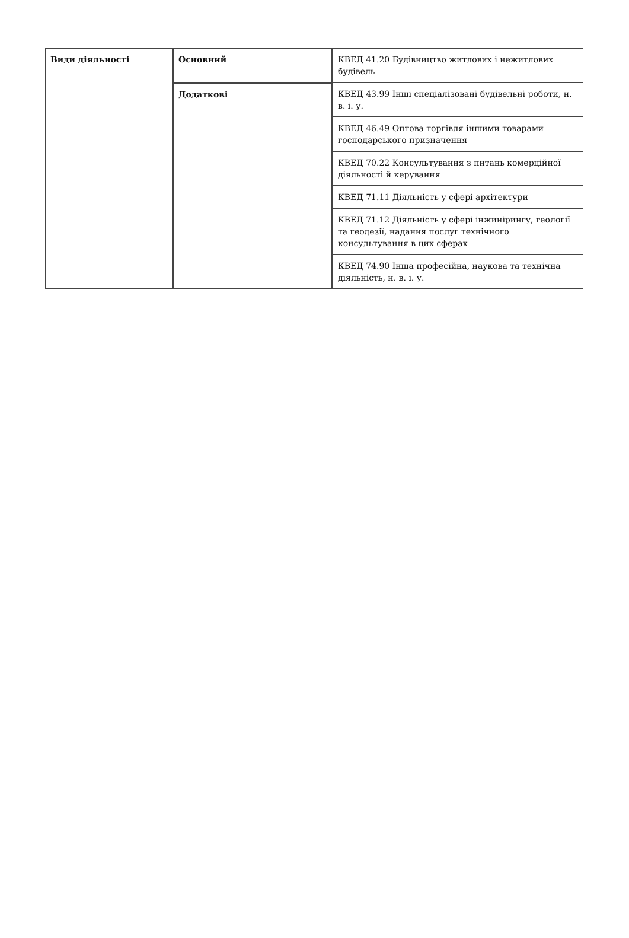| Види діяльності | Основний | КВЕД 41.20 Будівництво житлових і нежитлових будівель |
| | Додаткові | КВЕД 43.99 Інші спеціалізовані будівельні роботи, н. в. і. у. |
| | | КВЕД 46.49 Оптова торгівля іншими товарами господарського призначення |
| | | КВЕД 70.22 Консультування з питань комерційної діяльності й керування |
| | | КВЕД 71.11 Діяльність у сфері архітектури |
| | | КВЕД 71.12 Діяльність у сфері інжинірингу, геології та геодезії, надання послуг технічного консультування в цих сферах |
| | | КВЕД 74.90 Інша професійна, наукова та технічна діяльність, н. в. і. у. |